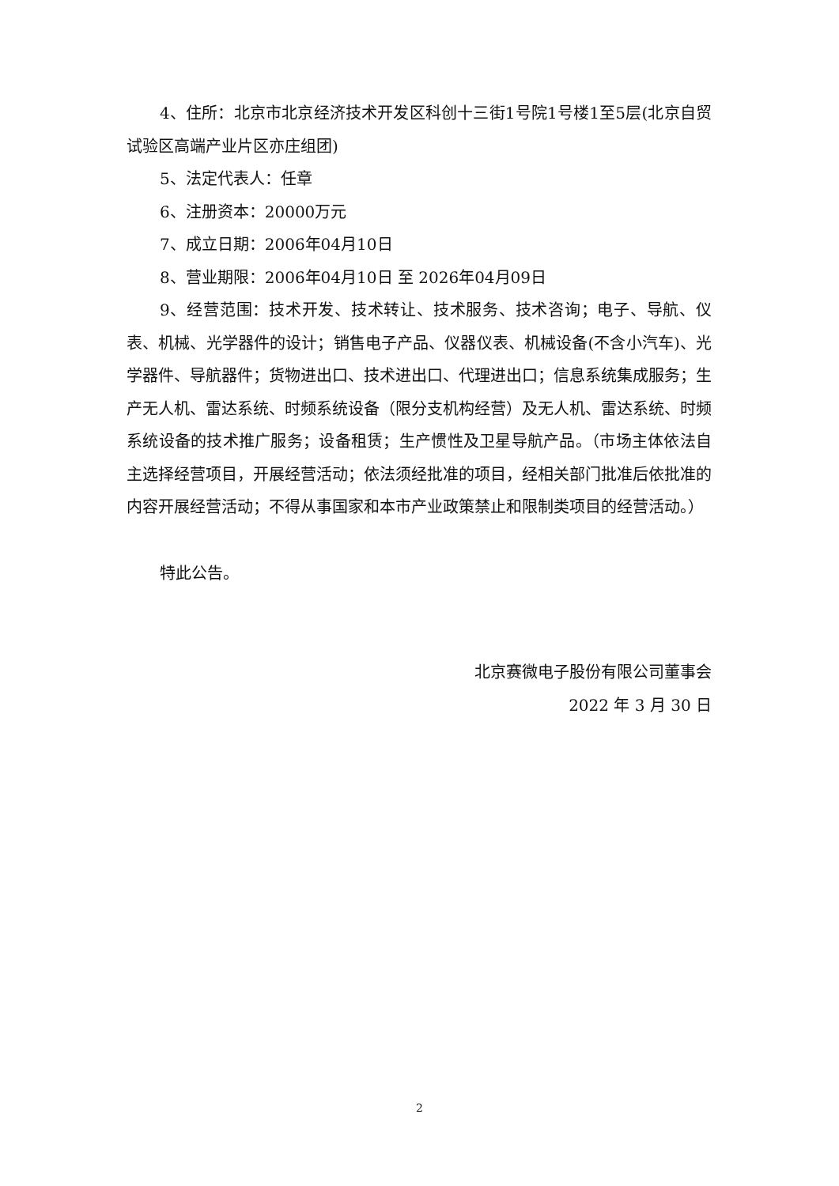4、住所：北京市北京经济技术开发区科创十三街1号院1号楼1至5层(北京自贸试验区高端产业片区亦庄组团)
5、法定代表人：任章
6、注册资本：20000万元
7、成立日期：2006年04月10日
8、营业期限：2006年04月10日 至 2026年04月09日
9、经营范围：技术开发、技术转让、技术服务、技术咨询；电子、导航、仪表、机械、光学器件的设计；销售电子产品、仪器仪表、机械设备(不含小汽车)、光学器件、导航器件；货物进出口、技术进出口、代理进出口；信息系统集成服务；生产无人机、雷达系统、时频系统设备（限分支机构经营）及无人机、雷达系统、时频系统设备的技术推广服务；设备租赁；生产惯性及卫星导航产品。（市场主体依法自主选择经营项目，开展经营活动；依法须经批准的项目，经相关部门批准后依批准的内容开展经营活动；不得从事国家和本市产业政策禁止和限制类项目的经营活动。）
特此公告。
北京赛微电子股份有限公司董事会
2022 年 3 月 30 日
2